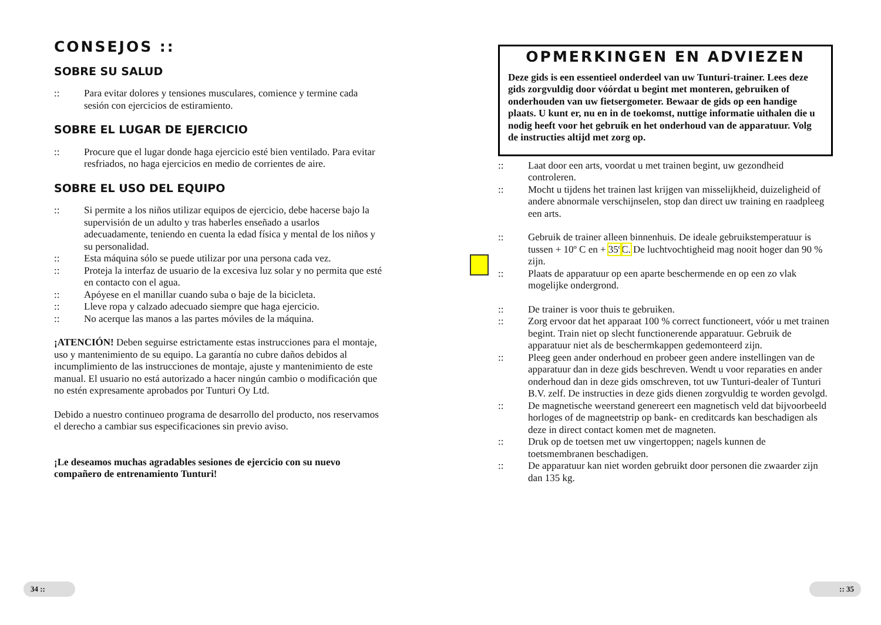CONSEJOS ::
SOBRE SU SALUD
:: Para evitar dolores y tensiones musculares, comience y termine cada sesión con ejercicios de estiramiento.
SOBRE EL LUGAR DE EJERCICIO
:: Procure que el lugar donde haga ejercicio esté bien ventilado. Para evitar resfriados, no haga ejercicios en medio de corrientes de aire.
SOBRE EL USO DEL EQUIPO
:: Si permite a los niños utilizar equipos de ejercicio, debe hacerse bajo la supervisión de un adulto y tras haberles enseñado a usarlos adecuadamente, teniendo en cuenta la edad física y mental de los niños y su personalidad.
:: Esta máquina sólo se puede utilizar por una persona cada vez.
:: Proteja la interfaz de usuario de la excesiva luz solar y no permita que esté en contacto con el agua.
:: Apóyese en el manillar cuando suba o baje de la bicicleta.
:: Lleve ropa y calzado adecuado siempre que haga ejercicio.
:: No acerque las manos a las partes móviles de la máquina.
¡ATENCIÓN! Deben seguirse estrictamente estas instrucciones para el montaje, uso y mantenimiento de su equipo. La garantía no cubre daños debidos al incumplimiento de las instrucciones de montaje, ajuste y mantenimiento de este manual. El usuario no está autorizado a hacer ningún cambio o modificación que no estén expresamente aprobados por Tunturi Oy Ltd.
Debido a nuestro continueo programa de desarrollo del producto, nos reservamos el derecho a cambiar sus especificaciones sin previo aviso.
¡Le deseamos muchas agradables sesiones de ejercicio con su nuevo compañero de entrenamiento Tunturi!
OPMERKINGEN EN ADVIEZEN
Deze gids is een essentieel onderdeel van uw Tunturi-trainer. Lees deze gids zorgvuldig door vóórdat u begint met monteren, gebruiken of onderhouden van uw fietsergometer. Bewaar de gids op een handige plaats. U kunt er, nu en in de toekomst, nuttige informatie uithalen die u nodig heeft voor het gebruik en het onderhoud van de apparatuur. Volg de instructies altijd met zorg op.
:: Laat door een arts, voordat u met trainen begint, uw gezondheid controleren.
:: Mocht u tijdens het trainen last krijgen van misselijkheid, duizeligheid of andere abnormale verschijnselen, stop dan direct uw training en raadpleeg een arts.
:: Gebruik de trainer alleen binnenhuis. De ideale gebruikstemperatuur is tussen + 10º C en + 35º C. De luchtvochtigheid mag nooit hoger dan 90 % zijn.
:: Plaats de apparatuur op een aparte beschermende en op een zo vlak mogelijke ondergrond.
:: De trainer is voor thuis te gebruiken.
:: Zorg ervoor dat het apparaat 100 % correct functioneert, vóór u met trainen begint. Train niet op slecht functionerende apparatuur. Gebruik de apparatuur niet als de beschermkappen gedemonteerd zijn.
:: Pleeg geen ander onderhoud en probeer geen andere instellingen van de apparatuur dan in deze gids beschreven. Wendt u voor reparaties en ander onderhoud dan in deze gids omschreven, tot uw Tunturi-dealer of Tunturi B.V. zelf. De instructies in deze gids dienen zorgvuldig te worden gevolgd.
:: De magnetische weerstand genereert een magnetisch veld dat bijvoorbeeld horloges of de magneetstrip op bank- en creditcards kan beschadigen als deze in direct contact komen met de magneten.
:: Druk op de toetsen met uw vingertoppen; nagels kunnen de toetsmembranen beschadigen.
:: De apparatuur kan niet worden gebruikt door personen die zwaarder zijn dan 135 kg.
34 :: :: 35